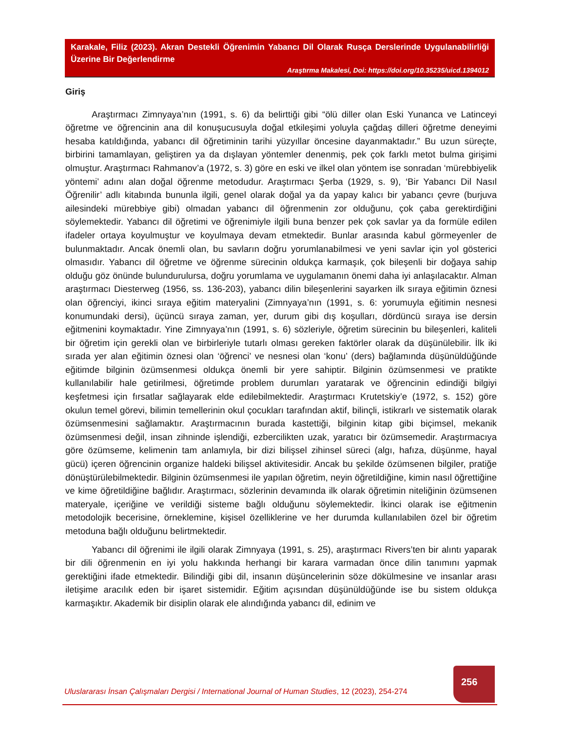Karakale, Filiz (2023). Akran Destekli Öğrenimin Yabancı Dil Olarak Rusça Derslerinde Uygulanabilirliği Üzerine Bir Değerlendirme
Araştırma Makalesi, Doi: https://doi.org/10.35235/uicd.1394012
Giriş
Araştırmacı Zimnyaya’nın (1991, s. 6) da belirttiği gibi “ölü diller olan Eski Yunanca ve Latinceyi öğretme ve öğrencinin ana dil konuşucusuyla doğal etkileşimi yoluyla çağdaş dilleri öğretme deneyimi hesaba katıldığında, yabancı dil öğretiminin tarihi yüzyıllar öncesine dayanmaktadır.” Bu uzun süreçte, birbirini tamamlayan, geliştiren ya da dışlayan yöntemler denenmiş, pek çok farklı metot bulma girişimi olmuştur. Araştırmacı Rahmanov’a (1972, s. 3) göre en eski ve ilkel olan yöntem ise sonradan ‘mürebbiyelik yöntemi’ adını alan doğal öğrenme metodudur. Araştırmacı Şerba (1929, s. 9), ‘Bir Yabancı Dil Nasıl Öğrenilir’ adlı kitabında bununla ilgili, genel olarak doğal ya da yapay kalıcı bir yabancı çevre (burjuva ailesindeki mürebbiye gibi) olmadan yabancı dil öğrenmenin zor olduğunu, çok çaba gerektirdiğini söylemektedir. Yabancı dil öğretimi ve öğrenimiyle ilgili buna benzer pek çok savlar ya da formüle edilen ifadeler ortaya koyulmuştur ve koyulmaya devam etmektedir. Bunlar arasında kabul görmeyenler de bulunmaktadır. Ancak önemli olan, bu savların doğru yorumlanabilmesi ve yeni savlar için yol gösterici olmasıdır. Yabancı dil öğretme ve öğrenme sürecinin oldukça karmaşık, çok bileşenli bir doğaya sahip olduğu göz önünde bulundurulursa, doğru yorumlama ve uygulamanın önemi daha iyi anlaşılacaktır. Alman araştırmacı Diesterweg (1956, ss. 136-203), yabancı dilin bileşenlerini sayarken ilk sıraya eğitimin öznesi olan öğrenciyi, ikinci sıraya eğitim materyalini (Zimnyaya’nın (1991, s. 6: yorumuyla eğitimin nesnesi konumundaki dersi), üçüncü sıraya zaman, yer, durum gibi dış koşulları, dördüncü sıraya ise dersin eğitmenini koymaktadır. Yine Zimnyaya’nın (1991, s. 6) sözleriyle, öğretim sürecinin bu bileşenleri, kaliteli bir öğretim için gerekli olan ve birbirleriyle tutarlı olması gereken faktörler olarak da düşünülebilir. İlk iki sırada yer alan eğitimin öznesi olan ‘öğrenci’ ve nesnesi olan ‘konu’ (ders) bağlamında düşünüldüğünde eğitimde bilginin özümsenmesi oldukça önemli bir yere sahiptir. Bilginin özümsenmesi ve pratikte kullanılabilir hale getirilmesi, öğretimde problem durumları yaratarak ve öğrencinin edindiği bilgiyi keşfetmesi için fırsatlar sağlayarak elde edilebilmektedir. Araştırmacı Krutetskiy’e (1972, s. 152) göre okulun temel görevi, bilimin temellerinin okul çocukları tarafından aktif, bilinçli, istikrarlı ve sistematik olarak özümsenmesini sağlamaktır. Araştırmacının burada kastettiği, bilginin kitap gibi biçimsel, mekanik özümsenmesi değil, insan zihninde işlendiği, ezbercilikten uzak, yaratıcı bir özümsemedir. Araştırmacıya göre özümseme, kelimenin tam anlamıyla, bir dizi bilişsel zihinsel süreci (algı, hafıza, düşünme, hayal gücü) içeren öğrencinin organize haldeki bilişsel aktivitesidir. Ancak bu şekilde özümsenen bilgiler, pratiğe dönüştürülebilmektedir. Bilginin özümsenmesi ile yapılan öğretim, neyin öğretildiğine, kimin nasıl öğrettiğine ve kime öğretildiğine bağlıdır. Araştırmacı, sözlerinin devamında ilk olarak öğretimin niteliğinin özümsenen materyale, içeriğine ve verildiği sisteme bağlı olduğunu söylemektedir. İkinci olarak ise eğitmenin metodolojik becerisine, örneklemine, kişisel özelliklerine ve her durumda kullanılabilen özel bir öğretim metoduna bağlı olduğunu belirtmektedir.
Yabancı dil öğrenimi ile ilgili olarak Zimnyaya (1991, s. 25), araştırmacı Rivers’ten bir alıntı yaparak bir dili öğrenmenin en iyi yolu hakkında herhangi bir karara varmadan önce dilin tanımını yapmak gerektiğini ifade etmektedir. Bilindiği gibi dil, insanın düşüncelerinin söze dökülmesine ve insanlar arası iletişime aracılık eden bir işaret sistemidir. Eğitim açısından düşünüldüğünde ise bu sistem oldukça karmaşıktır. Akademik bir disiplin olarak ele alındığında yabancı dil, edinim ve
256
Uluslararası İnsan Çalışmaları Dergisi / International Journal of Human Studies, 12 (2023), 254-274